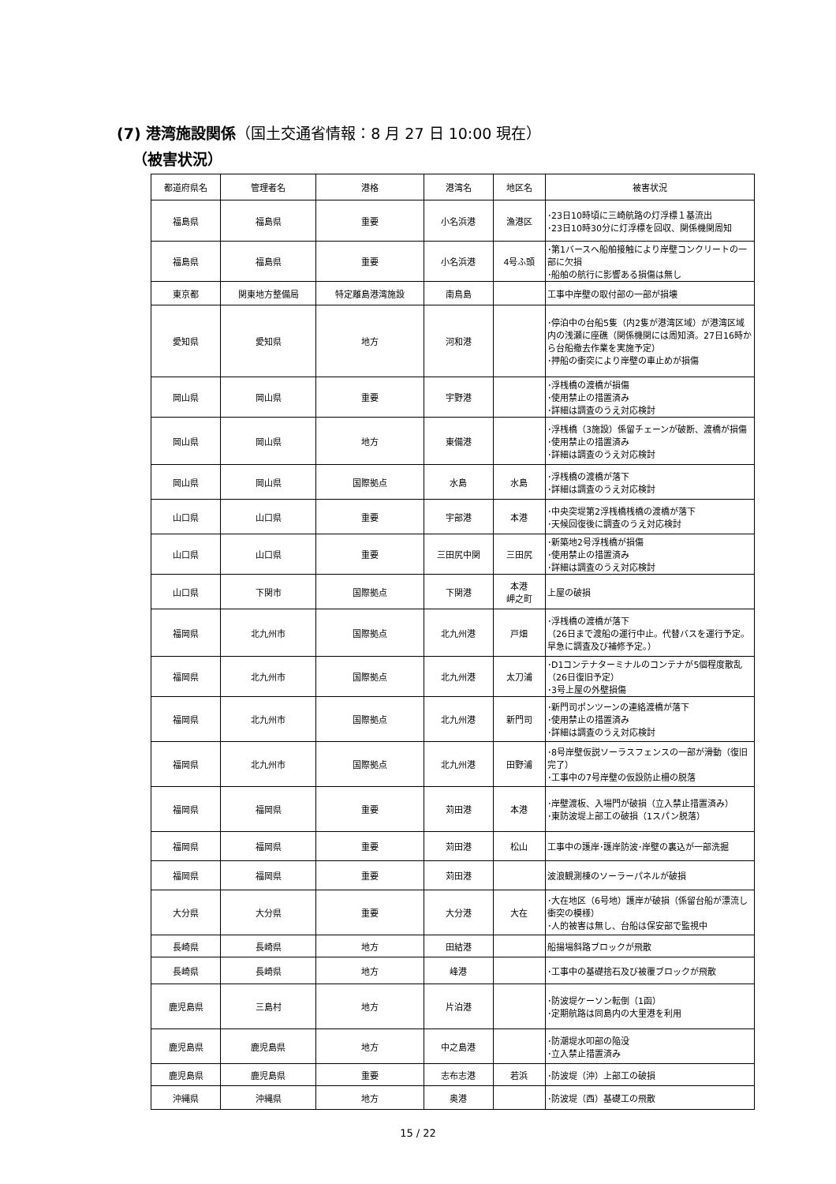(7) 港湾施設関係（国土交通省情報：8 月 27 日 10:00 現在）
（被害状況）
| 都道府県名 | 管理者名 | 港格 | 港湾名 | 地区名 | 被害状況 |
| --- | --- | --- | --- | --- | --- |
| 福島県 | 福島県 | 重要 | 小名浜港 | 漁港区 | ･23日10時頃に三崎航路の灯浮標１基流出 ･23日10時30分に灯浮標を回収、関係機関周知 |
| 福島県 | 福島県 | 重要 | 小名浜港 | 4号ふ頭 | ･第1バースへ船舶接触により岸壁コンクリートの一部に欠損 ･船舶の航行に影響ある損傷は無し |
| 東京都 | 関東地方整備局 | 特定離島港湾施設 | 南鳥島 | | 工事中岸壁の取付部の一部が損壊 |
| 愛知県 | 愛知県 | 地方 | 河和港 | | ･停泊中の台船5隻（内2隻が港湾区域）が港湾区域内の浅瀬に座礁（関係機関には周知済。27日16時から台船撤去作業を実施予定） ･押船の衝突により岸壁の車止めが損傷 |
| 岡山県 | 岡山県 | 重要 | 宇野港 | | ･浮桟橋の渡橋が損傷 ･使用禁止の措置済み ･詳細は調査のうえ対応検討 |
| 岡山県 | 岡山県 | 地方 | 東備港 | | ･浮桟橋（3施設）係留チェーンが破断、渡橋が損傷 ･使用禁止の措置済み ･詳細は調査のうえ対応検討 |
| 岡山県 | 岡山県 | 国際拠点 | 水島 | 水島 | ･浮桟橋の渡橋が落下 ･詳細は調査のうえ対応検討 |
| 山口県 | 山口県 | 重要 | 宇部港 | 本港 | ･中央突堤第2浮桟橋桟橋の渡橋が落下 ･天候回復後に調査のうえ対応検討 |
| 山口県 | 山口県 | 重要 | 三田尻中関 | 三田尻 | ･新築地2号浮桟橋が損傷 ･使用禁止の措置済み ･詳細は調査のうえ対応検討 |
| 山口県 | 下関市 | 国際拠点 | 下関港 | 本港 岬之町 | 上屋の破損 |
| 福岡県 | 北九州市 | 国際拠点 | 北九州港 | 戸畑 | ･浮桟橋の渡橋が落下 （26日まで渡船の運行中止。代替バスを運行予定。早急に調査及び補修予定。） |
| 福岡県 | 北九州市 | 国際拠点 | 北九州港 | 太刀浦 | ･D1コンテナターミナルのコンテナが5個程度散乱（26日復旧予定） ･3号上屋の外壁損傷 |
| 福岡県 | 北九州市 | 国際拠点 | 北九州港 | 新門司 | ･新門司ポンツーンの連絡渡橋が落下 ･使用禁止の措置済み ･詳細は調査のうえ対応検討 |
| 福岡県 | 北九州市 | 国際拠点 | 北九州港 | 田野浦 | ･8号岸壁仮説ソーラスフェンスの一部が滑動（復旧完了） ･工事中の7号岸壁の仮設防止柵の脱落 |
| 福岡県 | 福岡県 | 重要 | 苅田港 | 本港 | ･岸壁渡板、入場門が破損（立入禁止措置済み） ･東防波堤上部工の破損（1スパン脱落） |
| 福岡県 | 福岡県 | 重要 | 苅田港 | 松山 | 工事中の護岸･護岸防波･岸壁の裏込が一部洗掘 |
| 福岡県 | 福岡県 | 重要 | 苅田港 | | 波浪観測棟のソーラーパネルが破損 |
| 大分県 | 大分県 | 重要 | 大分港 | 大在 | ･大在地区（6号地）護岸が破損（係留台船が漂流し衝突の模様） ･人的被害は無し、台船は保安部で監視中 |
| 長崎県 | 長崎県 | 地方 | 田結港 | | 船揚場斜路ブロックが飛散 |
| 長崎県 | 長崎県 | 地方 | 峰港 | | ･工事中の基礎捨石及び被覆ブロックが飛散 |
| 鹿児島県 | 三島村 | 地方 | 片泊港 | | ･防波堤ケーソン転倒（1函） ･定期航路は同島内の大里港を利用 |
| 鹿児島県 | 鹿児島県 | 地方 | 中之島港 | | ･防潮堤水叩部の陥没 ･立入禁止措置済み |
| 鹿児島県 | 鹿児島県 | 重要 | 志布志港 | 若浜 | ･防波堤（沖）上部工の破損 |
| 沖縄県 | 沖縄県 | 地方 | 奥港 | | ･防波堤（西）基礎工の飛散 |
15 / 22